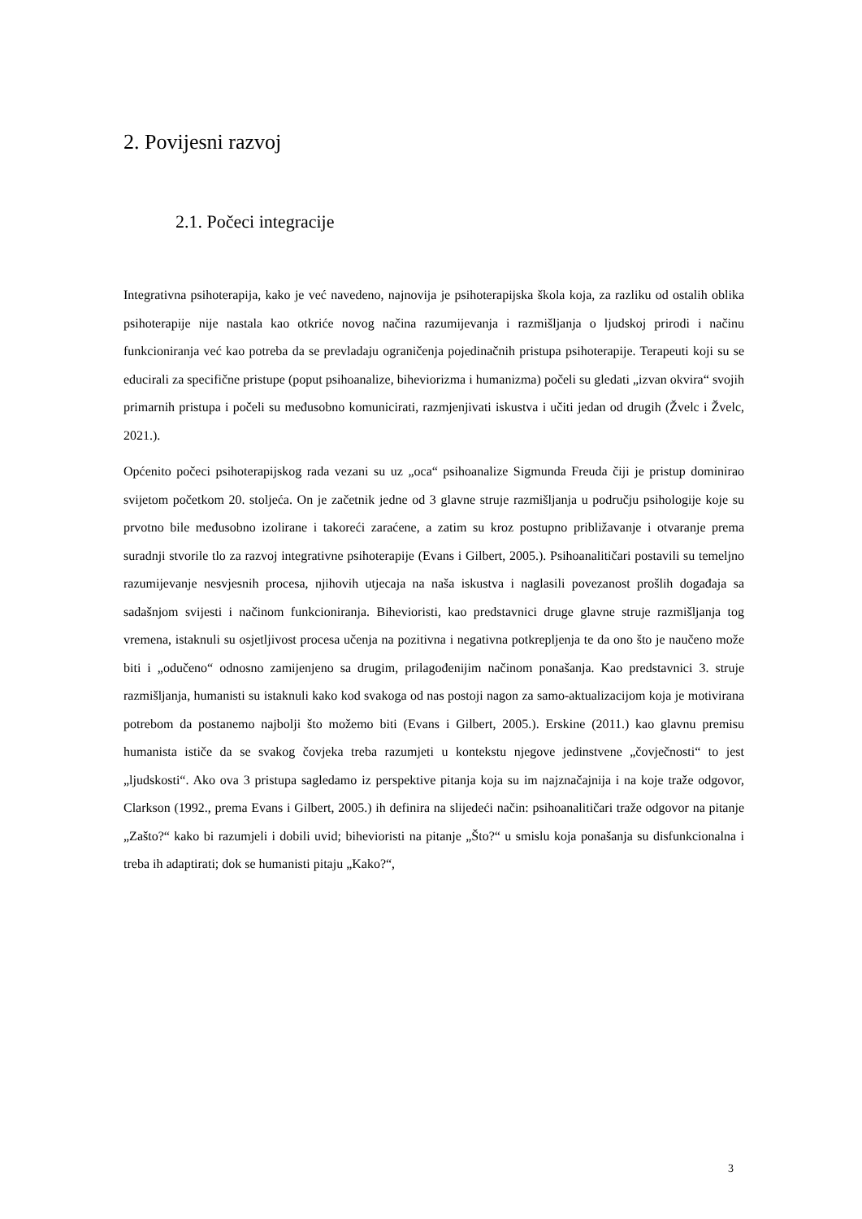2. Povijesni razvoj
2.1. Počeci integracije
Integrativna psihoterapija, kako je već navedeno, najnovija je psihoterapijska škola koja, za razliku od ostalih oblika psihoterapije nije nastala kao otkriće novog načina razumijevanja i razmišljanja o ljudskoj prirodi i načinu funkcioniranja već kao potreba da se prevladaju ograničenja pojedinačnih pristupa psihoterapije. Terapeuti koji su se educirali za specifične pristupe (poput psihoanalize, biheviorizma i humanizma) počeli su gledati „izvan okvira“ svojih primarnih pristupa i počeli su međusobno komunicirati, razmjenjivati iskustva i učiti jedan od drugih (Žvelc i Žvelc, 2021.).
Općenito počeci psihoterapijskog rada vezani su uz „oca“ psihoanalize Sigmunda Freuda čiji je pristup dominirao svijetom početkom 20. stoljeća. On je začetnik jedne od 3 glavne struje razmišljanja u području psihologije koje su prvotno bile međusobno izolirane i takoreći zaraćene, a zatim su kroz postupno približavanje i otvaranje prema suradnji stvorile tlo za razvoj integrativne psihoterapije (Evans i Gilbert, 2005.). Psihoanalitičari postavili su temeljno razumijevanje nesvjesnih procesa, njihovih utjecaja na naša iskustva i naglasili povezanost prošlih događaja sa sadašnjom svijesti i načinom funkcioniranja. Bihevioristi, kao predstavnici druge glavne struje razmišljanja tog vremena, istaknuli su osjetljivost procesa učenja na pozitivna i negativna potkrepljenja te da ono što je naučeno može biti i „odučeno“ odnosno zamijenjeno sa drugim, prilagođenijim načinom ponašanja. Kao predstavnici 3. struje razmišljanja, humanisti su istaknuli kako kod svakoga od nas postoji nagon za samo-aktualizacijom koja je motivirana potrebom da postanemo najbolji što možemo biti (Evans i Gilbert, 2005.). Erskine (2011.) kao glavnu premisu humanista ističe da se svakog čovjeka treba razumjeti u kontekstu njegove jedinstvene „čovječnosti“ to jest „ljudskosti“. Ako ova 3 pristupa sagledamo iz perspektive pitanja koja su im najznačajnija i na koje traže odgovor, Clarkson (1992., prema Evans i Gilbert, 2005.) ih definira na slijedeći način: psihoanalitičari traže odgovor na pitanje „Zašto?“ kako bi razumjeli i dobili uvid; bihevioristi na pitanje „Što?“ u smislu koja ponašanja su disfunkcionalna i treba ih adaptirati; dok se humanisti pitaju „Kako?“,
3